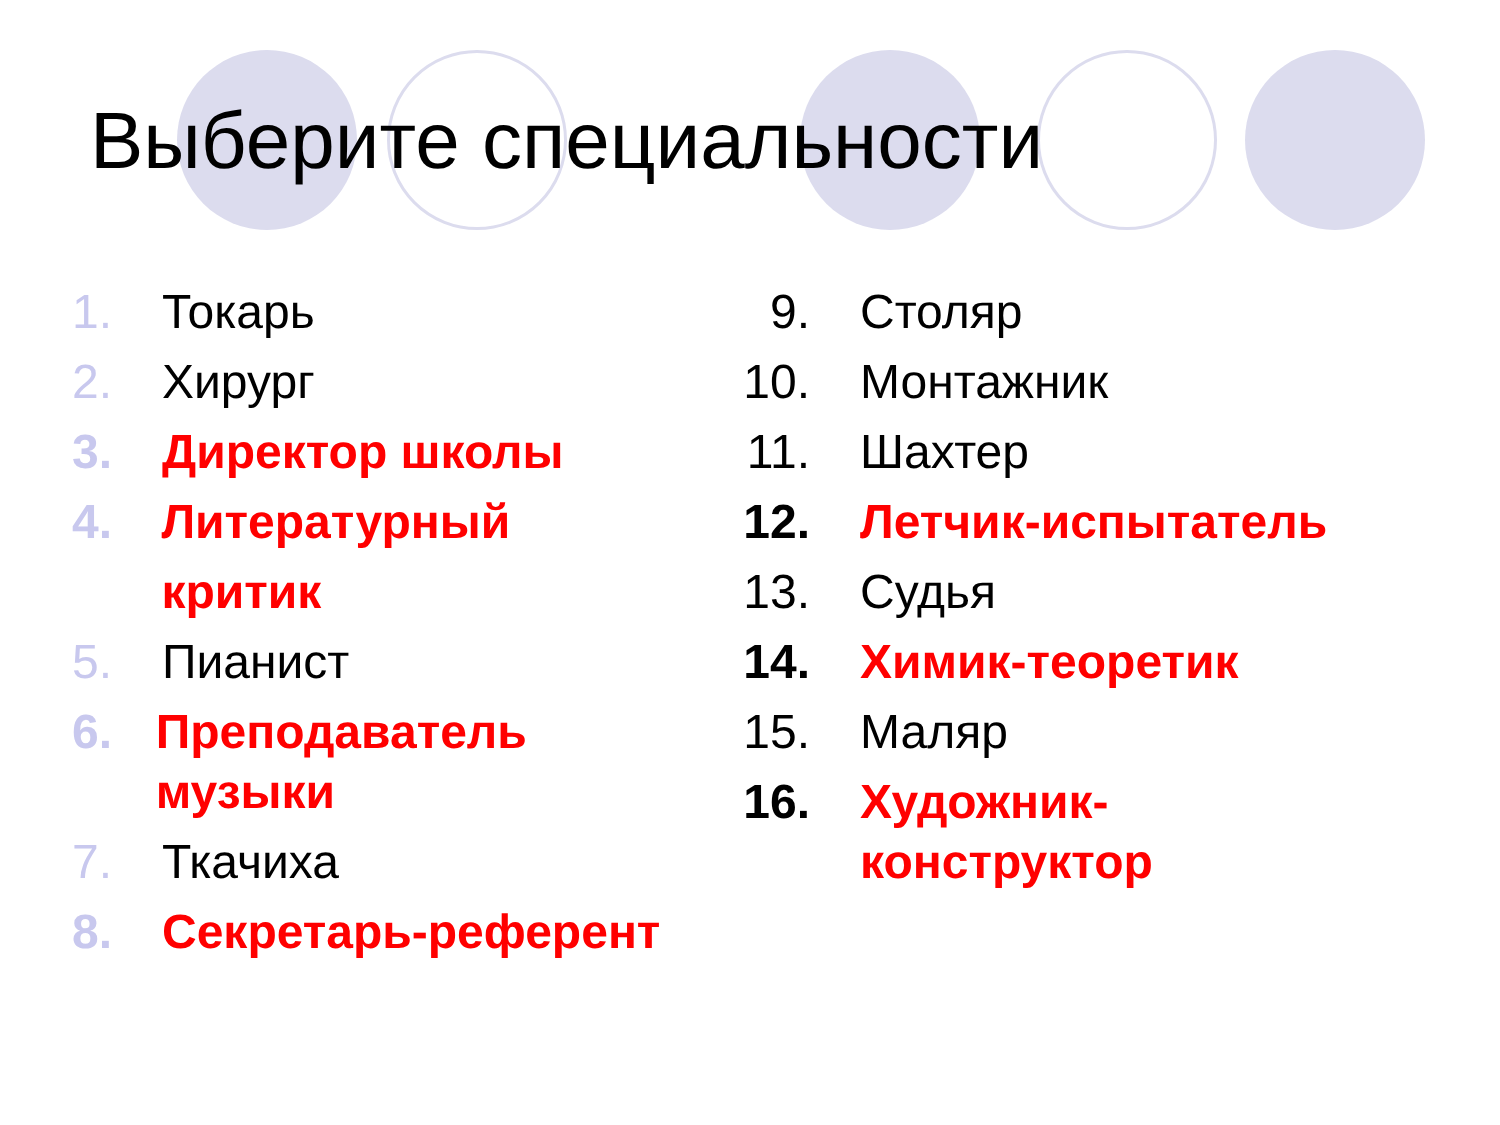Выберите специальности
1. Токарь
2. Хирург
3. Директор школы
4. Литературный критик
5. Пианист
6. Преподаватель музыки
7. Ткачиха
8. Секретарь-референт
9. Столяр
10. Монтажник
11. Шахтер
12. Летчик-испытатель
13. Судья
14. Химик-теоретик
15. Маляр
16. Художник-конструктор